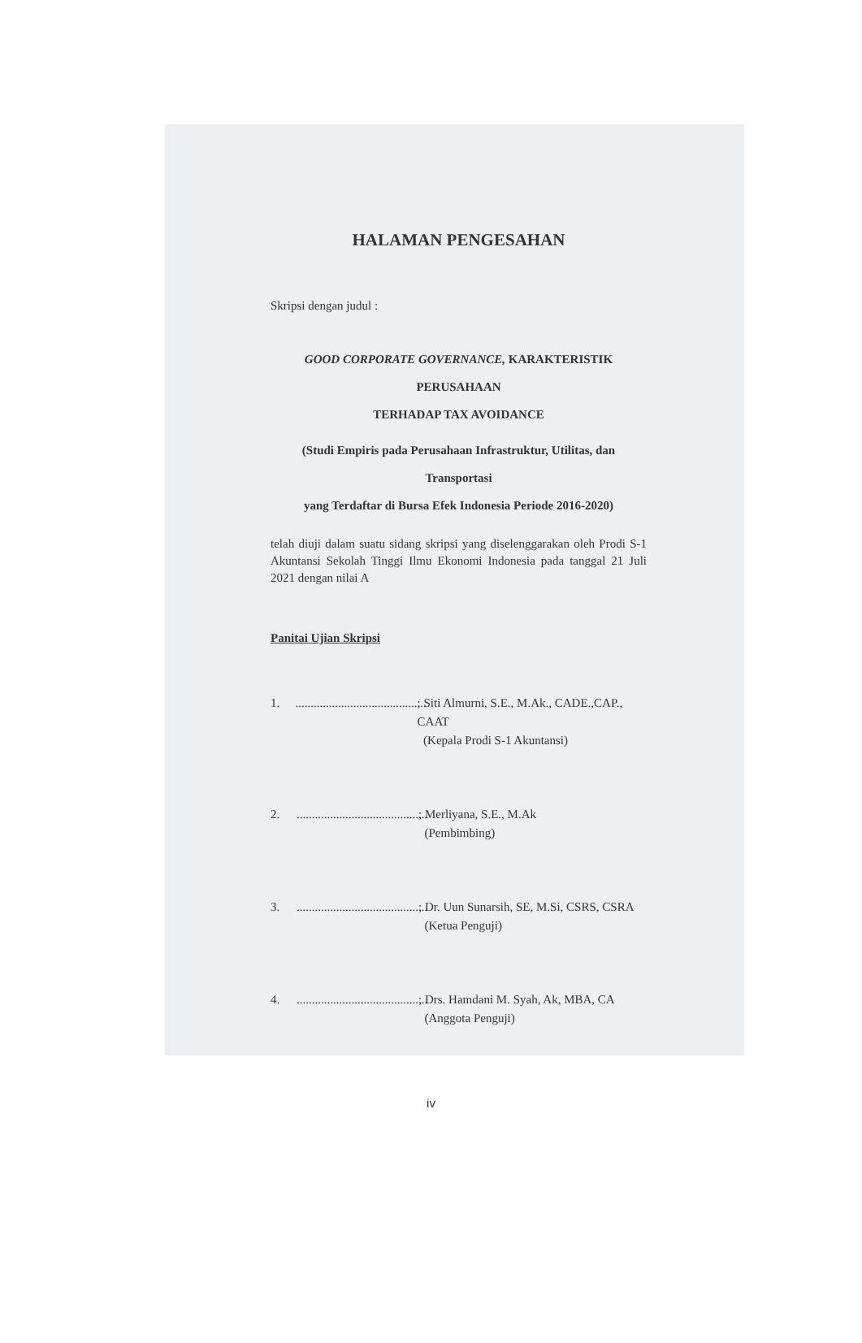HALAMAN PENGESAHAN
Skripsi dengan judul :
GOOD CORPORATE GOVERNANCE, KARAKTERISTIK PERUSAHAAN
TERHADAP TAX AVOIDANCE
(Studi Empiris pada Perusahaan Infrastruktur, Utilitas, dan Transportasi
yang Terdaftar di Bursa Efek Indonesia Periode 2016-2020)
telah diuji dalam suatu sidang skripsi yang diselenggarakan oleh Prodi S-1 Akuntansi Sekolah Tinggi Ilmu Ekonomi Indonesia pada tanggal 21 Juli 2021 dengan nilai A
Panitai Ujian Skripsi
1............................................; Siti Almurni, S.E., M.Ak., CADE.,CAP., CAAT
(Kepala Prodi S-1 Akuntansi)
2............................................; Merliyana, S.E., M.Ak
(Pembimbing)
3............................................; Dr. Uun Sunarsih, SE, M.Si, CSRS, CSRA
(Ketua Penguji)
4............................................; Drs. Hamdani M. Syah, Ak, MBA, CA
(Anggota Penguji)
iv